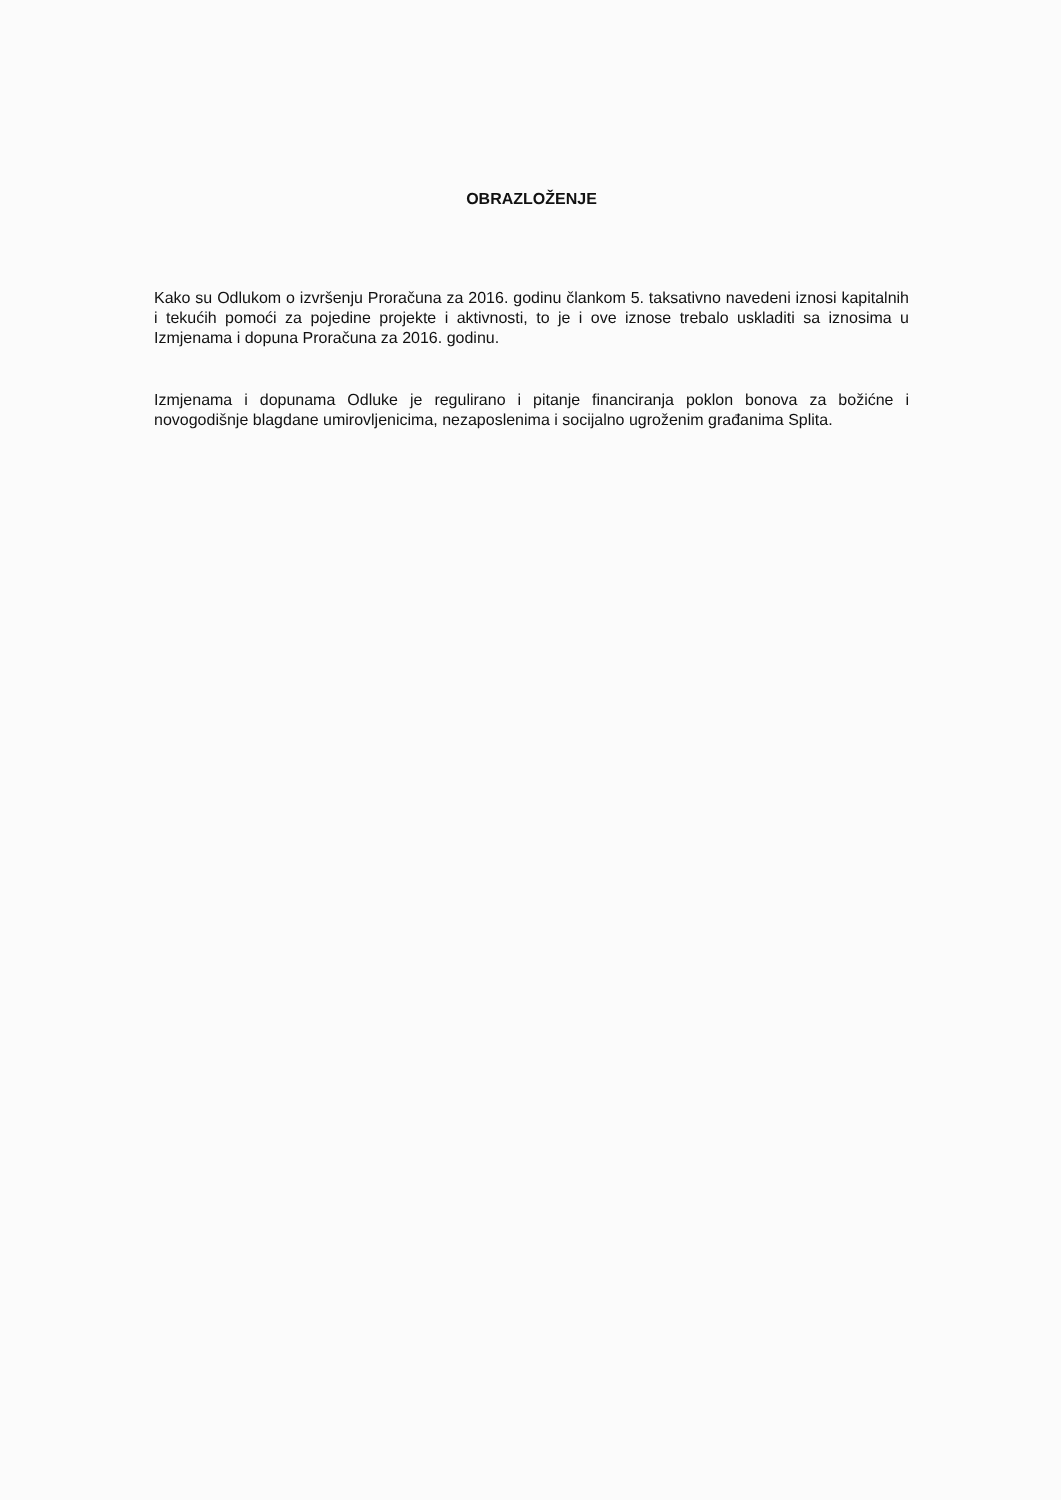OBRAZLOŽENJE
Kako su Odlukom o izvršenju Proračuna za 2016. godinu člankom 5. taksativno navedeni iznosi kapitalnih i tekućih pomoći za pojedine projekte i aktivnosti, to je i ove iznose trebalo uskladiti sa iznosima u Izmjenama i dopuna Proračuna za 2016. godinu.
Izmjenama i dopunama Odluke je regulirano i pitanje financiranja poklon bonova za božićne i novogodišnje blagdane umirovljenicima, nezaposlenima i socijalno ugroženim građanima Splita.